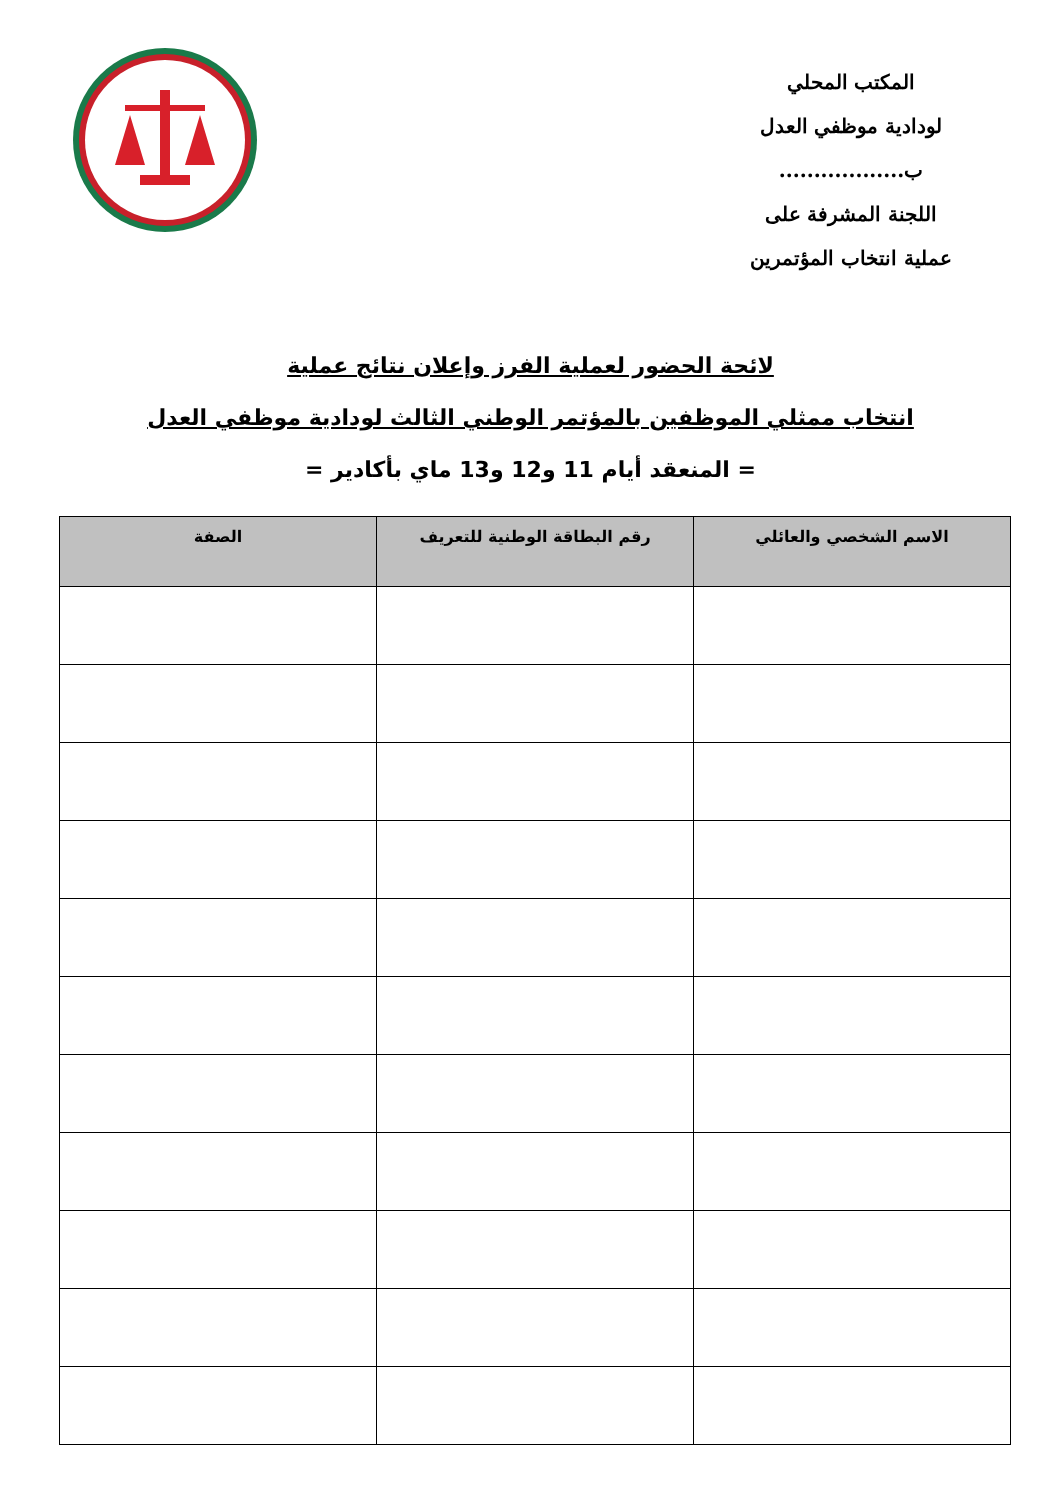المكتب المحلي
لودادية موظفي العدل
ب..................
اللجنة المشرفة على
عملية انتخاب المؤتمرين
لائحة الحضور لعملية الفرز وإعلان نتائج عملية
انتخاب ممثلي الموظفين بالمؤتمر الوطني الثالث لودادية موظفي العدل
= المنعقد أيام 11 و12 و13 ماي بأكادير =
| الاسم الشخصي والعائلي | رقم البطاقة الوطنية للتعريف | الصفة |
| --- | --- | --- |